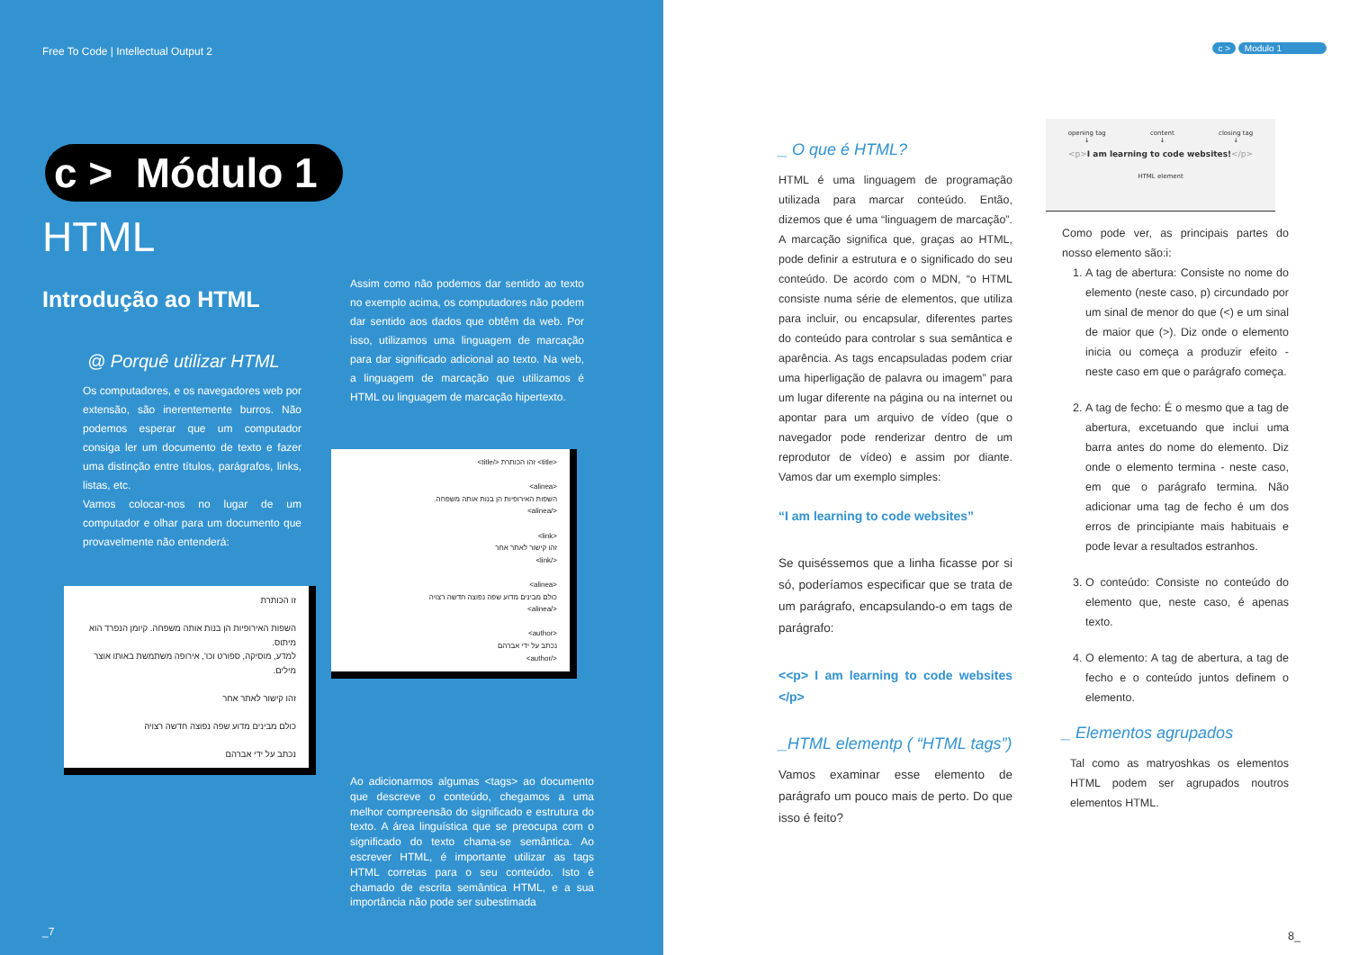Free To Code | Intellectual Output 2
c > Módulo 1
HTML
Introdução ao HTML
@ Porquê utilizar HTML
Os computadores, e os navegadores web por extensão, são inerentemente burros. Não podemos esperar que um computador consiga ler um documento de texto e fazer uma distinção entre títulos, parágrafos, links, listas, etc.
Vamos colocar-nos no lugar de um computador e olhar para um documento que provavelmente não entenderá:
זו הכותרת
השפות האירופיות הן בנות אותה משפחה. קיומן הנפרד הוא מיתוס.
למדע, מוסיקה, ספורט וכו', אירופה משתמשת באותו אוצר מילים.
זהו קישור לאתר אחר
כולם מבינים מדוע שפה נפוצה חדשה רצויה
נכתב על ידי אברהם
Assim como não podemos dar sentido ao texto no exemplo acima, os computadores não podem dar sentido aos dados que obtêm da web. Por isso, utilizamos uma linguagem de marcação para dar significado adicional ao texto. Na web, a linguagem de marcação que utilizamos é HTML ou linguagem de marcação hipertexto.
<title> זהו הכותרת </title>
<alinea>
השפות האירופיות הן בנות אותה משפחה.
</alinea>
<link>
זהו קישור לאתר אחר
</link>
<alinea>
כולם מבינים מדוע שפה נפוצה חדשה רצויה
</alinea>
<author>
נכתב על ידי אברהם
</author>
Ao adicionarmos algumas <tags> ao documento que descreve o conteúdo, chegamos a uma melhor compreensão do significado e estrutura do texto. A área linguística que se preocupa com o significado do texto chama-se semântica. Ao escrever HTML, é importante utilizar as tags HTML corretas para o seu conteúdo. Isto é chamado de escrita semântica HTML, e a sua importância não pode ser subestimada
_7
c > Modulo 1
_ O que é HTML?
HTML é uma linguagem de programação utilizada para marcar conteúdo. Então, dizemos que é uma “linguagem de marcação”. A marcação significa que, graças ao HTML, pode definir a estrutura e o significado do seu conteúdo. De acordo com o MDN, “o HTML consiste numa série de elementos, que utiliza para incluir, ou encapsular, diferentes partes do conteúdo para controlar s sua semântica e aparência. As tags encapsuladas podem criar uma hiperligação de palavra ou imagem” para um lugar diferente na página ou na internet ou apontar para um arquivo de vídeo (que o navegador pode renderizar dentro de um reprodutor de vídeo) e assim por diante. Vamos dar um exemplo simples:
“I am learning to code websites”
Se quiséssemos que a linha ficasse por si só, poderíamos especificar que se trata de um parágrafo, encapsulando-o em tags de parágrafo:
<<p> I am learning to code websites </p>
_HTML elementp ( “HTML tags”)
Vamos examinar esse elemento de parágrafo um pouco mais de perto. Do que isso é feito?
opening tag
↓ content
↓ closing tag
↓
<p>I am learning to code websites!</p>
HTML element
Como pode ver, as principais partes do nosso elemento são:i:
1. A tag de abertura: Consiste no nome do elemento (neste caso, p) circundado por um sinal de menor do que (<) e um sinal de maior que (>). Diz onde o elemento inicia ou começa a produzir efeito - neste caso em que o parágrafo começa.
2. A tag de fecho: É o mesmo que a tag de abertura, excetuando que inclui uma barra antes do nome do elemento. Diz onde o elemento termina - neste caso, em que o parágrafo termina. Não adicionar uma tag de fecho é um dos erros de principiante mais habituais e pode levar a resultados estranhos.
3. O conteúdo: Consiste no conteúdo do elemento que, neste caso, é apenas texto.
4. O elemento: A tag de abertura, a tag de fecho e o conteúdo juntos definem o elemento.
_ Elementos agrupados
Tal como as matryoshkas os elementos HTML podem ser agrupados noutros elementos HTML.
8_